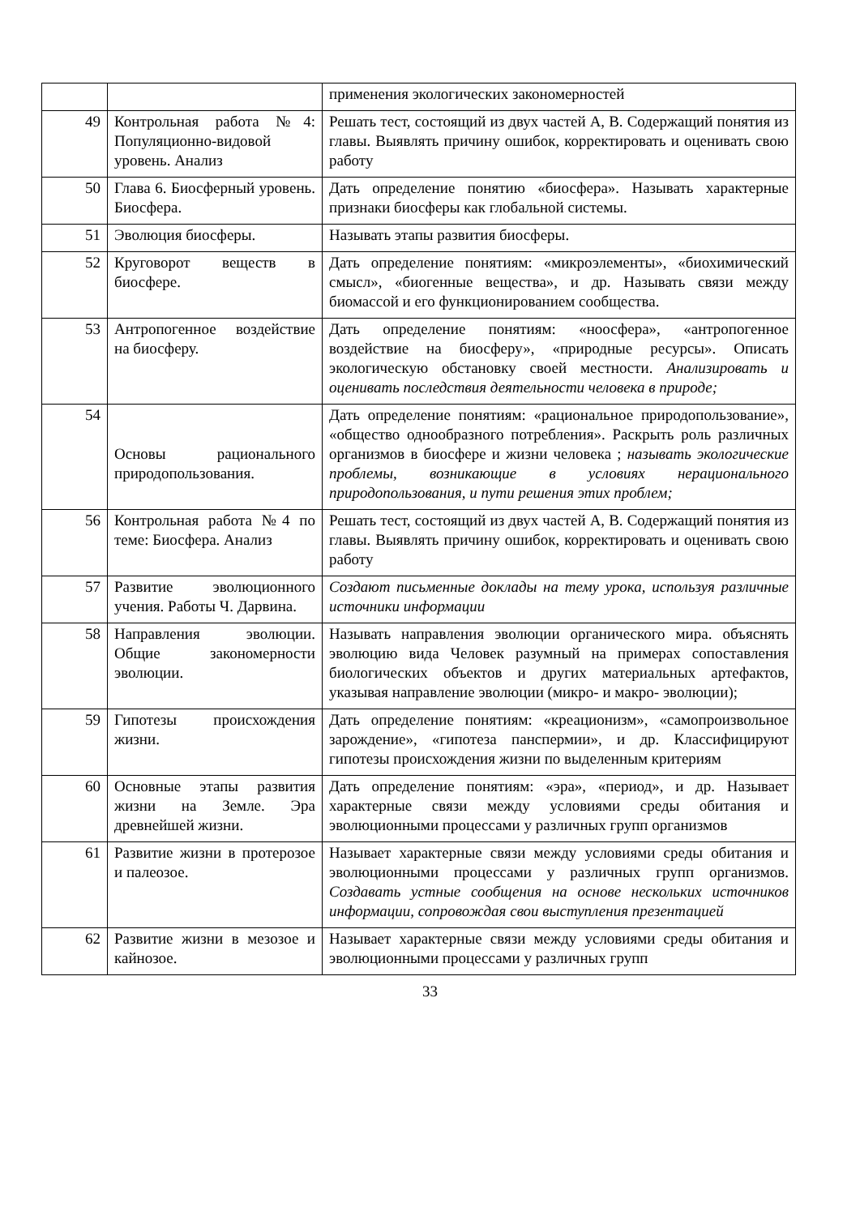| | | применения экологических закономерностей |
| 49 | Контрольная работа №4: Популяционно-видовой уровень. Анализ | Решать тест, состоящий из двух частей А, В. Содержащий понятия из главы. Выявлять причину ошибок, корректировать и оценивать свою работу |
| 50 | Глава 6. Биосферный уровень. Биосфера. | Дать определение понятию «биосфера». Называть характерные признаки биосферы как глобальной системы. |
| 51 | Эволюция биосферы. | Называть этапы развития биосферы. |
| 52 | Круговорот веществ в биосфере. | Дать определение понятиям: «микроэлементы», «биохимический смысл», «биогенные вещества», и др. Называть связи между биомассой и его функционированием сообщества. |
| 53 | Антропогенное воздействие на биосферу. | Дать определение понятиям: «ноосфера», «антропогенное воздействие на биосферу», «природные ресурсы». Описать экологическую обстановку своей местности. Анализировать и оценивать последствия деятельности человека в природе; |
| 54 | Основы рационального природопользования. | Дать определение понятиям: «рациональное природопользование», «общество однообразного потребления». Раскрыть роль различных организмов в биосфере и жизни человека ; называть экологические проблемы, возникающие в условиях нерационального природопользования, и пути решения этих проблем; |
| 56 | Контрольная работа №4 по теме: Биосфера. Анализ | Решать тест, состоящий из двух частей А, В. Содержащий понятия из главы. Выявлять причину ошибок, корректировать и оценивать свою работу |
| 57 | Развитие эволюционного учения. Работы Ч. Дарвина. | Создают письменные доклады на тему урока, используя различные источники информации |
| 58 | Направления эволюции. Общие закономерности эволюции. | Называть направления эволюции органического мира. объяснять эволюцию вида Человек разумный на примерах сопоставления биологических объектов и других материальных артефактов, указывая направление эволюции (микро- и макро- эволюции); |
| 59 | Гипотезы происхождения жизни. | Дать определение понятиям: «креационизм», «самопроизвольное зарождение», «гипотеза панспермии», и др. Классифицируют гипотезы происхождения жизни по выделенным критериям |
| 60 | Основные этапы развития жизни на Земле. Эра древнейшей жизни. | Дать определение понятиям: «эра», «период», и др. Называет характерные связи между условиями среды обитания и эволюционными процессами у различных групп организмов |
| 61 | Развитие жизни в протерозое и палеозое. | Называет характерные связи между условиями среды обитания и эволюционными процессами у различных групп организмов. Создавать устные сообщения на основе нескольких источников информации, сопровождая свои выступления презентацией |
| 62 | Развитие жизни в мезозое и кайнозое. | Называет характерные связи между условиями среды обитания и эволюционными процессами у различных групп |
33